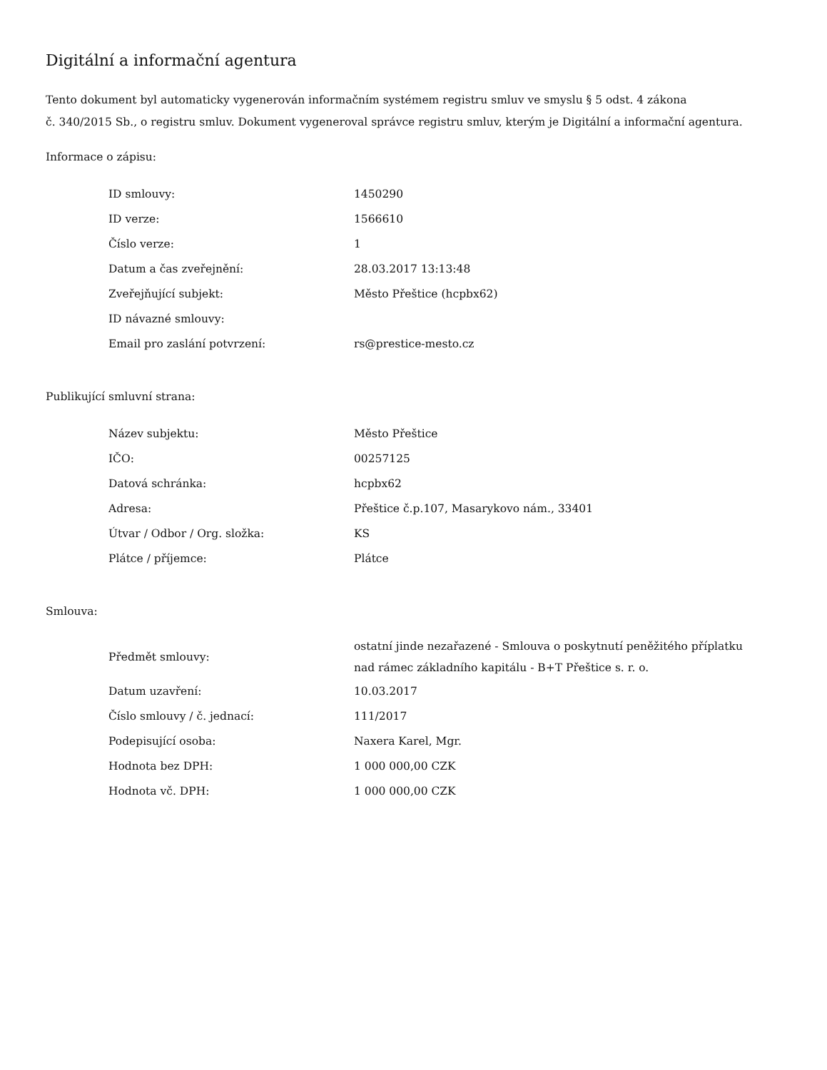Digitální a informační agentura
Tento dokument byl automaticky vygenerován informačním systémem registru smluv ve smyslu § 5 odst. 4 zákona
č. 340/2015 Sb., o registru smluv. Dokument vygeneroval správce registru smluv, kterým je Digitální a informační agentura.
Informace o zápisu:
| ID smlouvy: | 1450290 |
| ID verze: | 1566610 |
| Číslo verze: | 1 |
| Datum a čas zveřejnění: | 28.03.2017 13:13:48 |
| Zveřejňující subjekt: | Město Přeštice (hcpbx62) |
| ID návazné smlouvy: | |
| Email pro zaslání potvrzení: | rs@prestice-mesto.cz |
Publikující smluvní strana:
| Název subjektu: | Město Přeštice |
| IČO: | 00257125 |
| Datová schránka: | hcpbx62 |
| Adresa: | Přeštice č.p.107, Masarykovo nám., 33401 |
| Útvar / Odbor / Org. složka: | KS |
| Plátce / příjemce: | Plátce |
Smlouva:
| Předmět smlouvy: | ostatní jinde nezařazené - Smlouva o poskytnutí peněžitého příplatku nad rámec základního kapitálu - B+T Přeštice s. r. o. |
| Datum uzavření: | 10.03.2017 |
| Číslo smlouvy / č. jednací: | 111/2017 |
| Podepisující osoba: | Naxera Karel, Mgr. |
| Hodnota bez DPH: | 1 000 000,00 CZK |
| Hodnota vč. DPH: | 1 000 000,00 CZK |